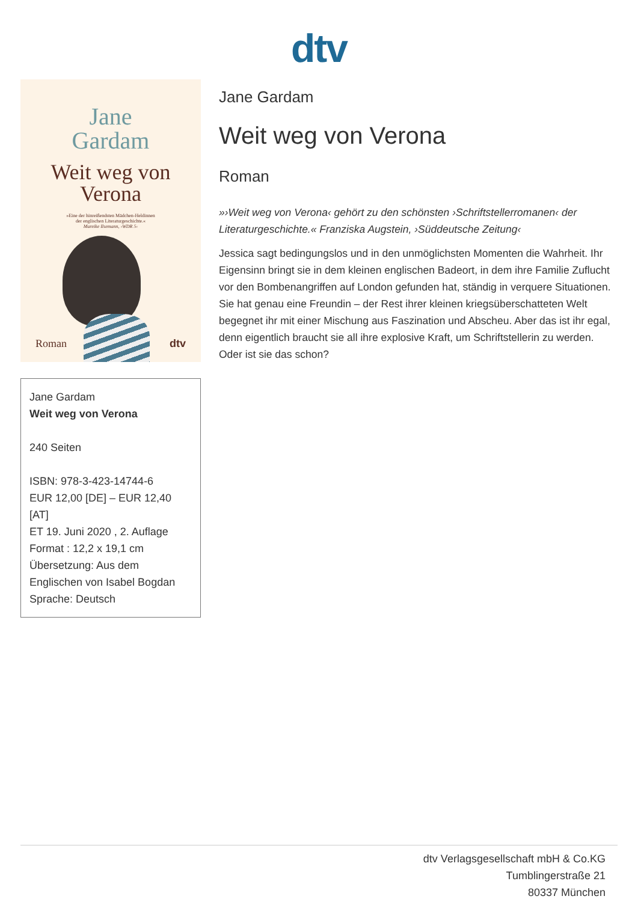dtv
Jane
Gardam
Weit weg von
Verona
»Eine der hinreißendsten Mädchen-Heldinnen
der englischen Literaturgeschichte.«
Mareike Ilsemann, ›WDR 5‹
Roman dtv
Jane Gardam
Weit weg von Verona
240 Seiten
ISBN: 978-3-423-14744-6
EUR 12,00 [DE] – EUR 12,40 [AT]
ET 19. Juni 2020 , 2. Auflage
Format : 12,2 x 19,1 cm
Übersetzung: Aus dem Englischen von Isabel Bogdan
Sprache: Deutsch
Jane Gardam
Weit weg von Verona
Roman
»›Weit weg von Verona‹ gehört zu den schönsten ›Schriftstellerromanen‹ der Literaturgeschichte.« Franziska Augstein, ›Süddeutsche Zeitung‹
Jessica sagt bedingungslos und in den unmöglichsten Momenten die Wahrheit. Ihr Eigensinn bringt sie in dem kleinen englischen Badeort, in dem ihre Familie Zuflucht vor den Bombenangriffen auf London gefunden hat, ständig in verquere Situationen. Sie hat genau eine Freundin – der Rest ihrer kleinen kriegsüberschatteten Welt begegnet ihr mit einer Mischung aus Faszination und Abscheu. Aber das ist ihr egal, denn eigentlich braucht sie all ihre explosive Kraft, um Schriftstellerin zu werden. Oder ist sie das schon?
dtv Verlagsgesellschaft mbH & Co.KG
Tumblingerstraße 21
80337 München